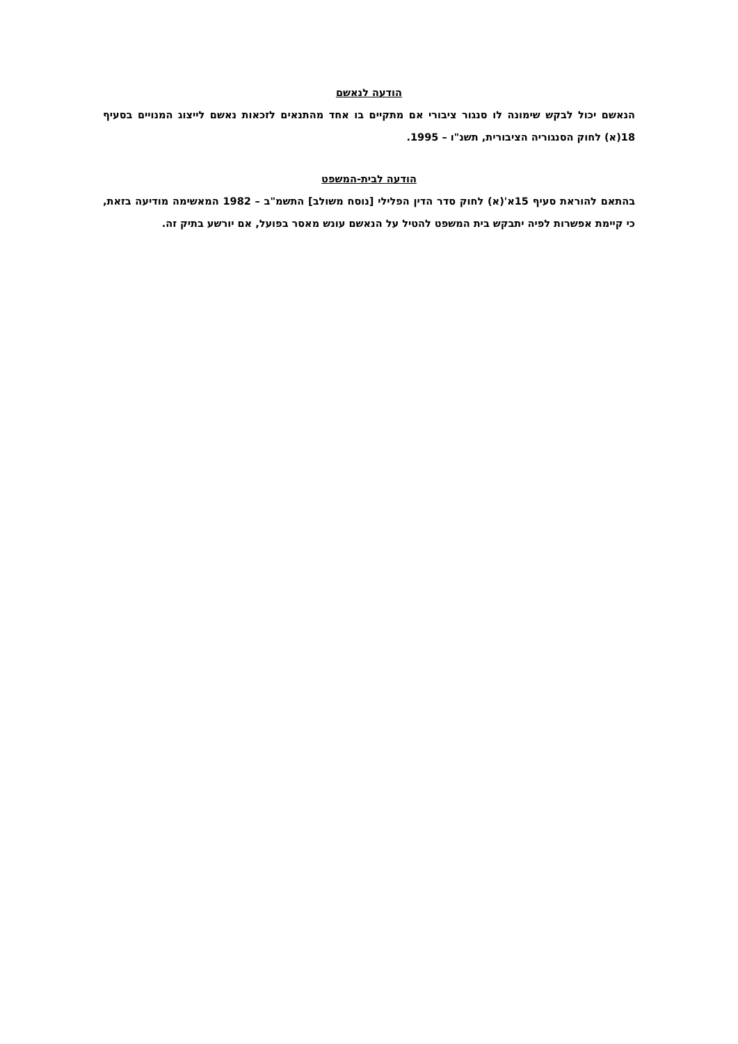הודעה לנאשם
הנאשם יכול לבקש שימונה לו סנגור ציבורי אם מתקיים בו אחד מהתנאים לזכאות נאשם לייצוג המנויים בסעיף 18(א) לחוק הסנגוריה הציבורית, תשנ"ו – 1995.
הודעה לבית-המשפט
בהתאם להוראת סעיף 15א'(א) לחוק סדר הדין הפלילי [נוסח משולב] התשמ"ב – 1982 המאשימה מודיעה בזאת, כי קיימת אפשרות לפיה יתבקש בית המשפט להטיל על הנאשם עונש מאסר בפועל, אם יורשע בתיק זה.